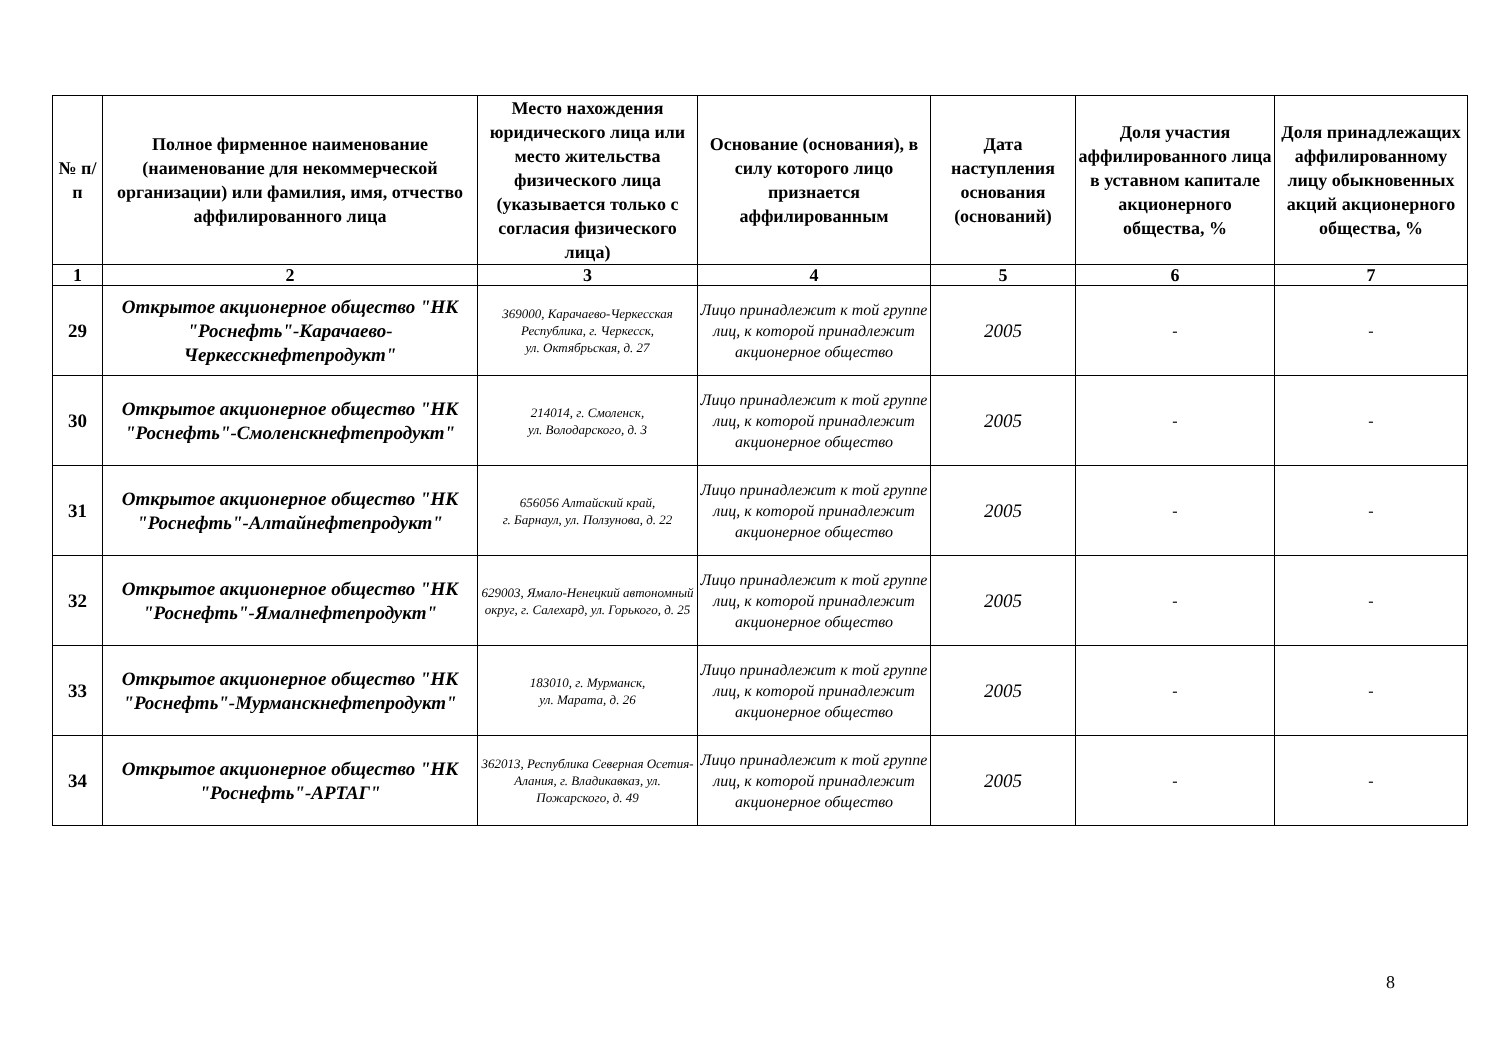| № п/п | Полное фирменное наименование (наименование для некоммерческой организации) или фамилия, имя, отчество аффилированного лица | Место нахождения юридического лица или место жительства физического лица (указывается только с согласия физического лица) | Основание (основания), в силу которого лицо признается аффилированным | Дата наступления основания (оснований) | Доля участия аффилированного лица в уставном капитале акционерного общества, % | Доля принадлежащих аффилированному лицу обыкновенных акций акционерного общества, % |
| --- | --- | --- | --- | --- | --- | --- |
| 1 | 2 | 3 | 4 | 5 | 6 | 7 |
| 29 | Открытое акционерное общество "НК "Роснефть"-Карачаево-Черкесскнефтепродукт" | 369000, Карачаево-Черкесская Республика, г. Черкесск, ул. Октябрьская, д. 27 | Лицо принадлежит к той группе лиц, к которой принадлежит акционерное общество | 2005 | - | - |
| 30 | Открытое акционерное общество "НК "Роснефть"-Смоленскнефтепродукт" | 214014, г. Смоленск, ул. Володарского, д. 3 | Лицо принадлежит к той группе лиц, к которой принадлежит акционерное общество | 2005 | - | - |
| 31 | Открытое акционерное общество "НК "Роснефть"-Алтайнефтепродукт" | 656056 Алтайский край, г. Барнаул, ул. Ползунова, д. 22 | Лицо принадлежит к той группе лиц, к которой принадлежит акционерное общество | 2005 | - | - |
| 32 | Открытое акционерное общество "НК "Роснефть"-Ямалнефтепродукт" | 629003, Ямало-Ненецкий автономный округ, г. Салехард, ул. Горького, д. 25 | Лицо принадлежит к той группе лиц, к которой принадлежит акционерное общество | 2005 | - | - |
| 33 | Открытое акционерное общество "НК "Роснефть"-Мурманскнефтепродукт" | 183010, г. Мурманск, ул. Марата, д. 26 | Лицо принадлежит к той группе лиц, к которой принадлежит акционерное общество | 2005 | - | - |
| 34 | Открытое акционерное общество "НК "Роснефть"-АРТАГ" | 362013, Республика Северная Осетия-Алания, г. Владикавказ, ул. Пожарского, д. 49 | Лицо принадлежит к той группе лиц, к которой принадлежит акционерное общество | 2005 | - | - |
8